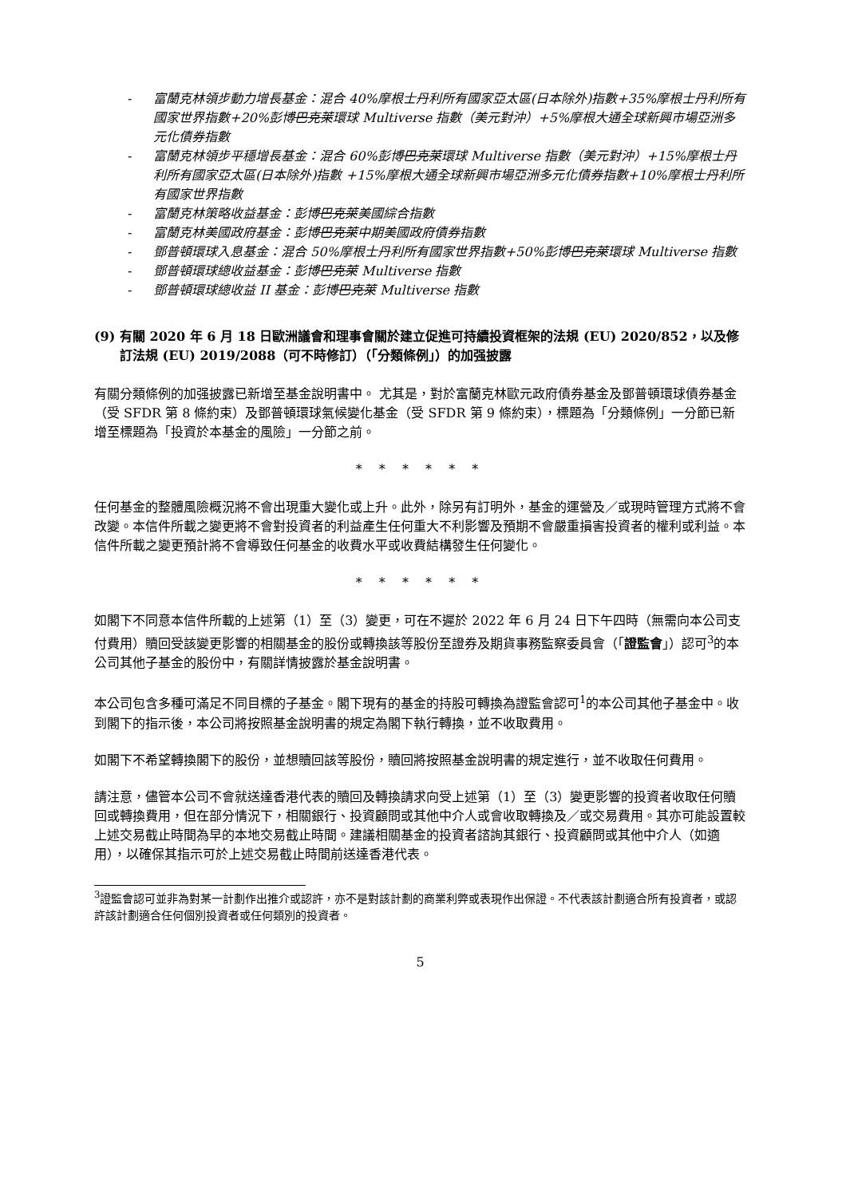- 富蘭克林領步動力增長基金：混合 40%摩根士丹利所有國家亞太區(日本除外)指數+35%摩根士丹利所有國家世界指數+20%彭博巴克萊環球 Multiverse 指數（美元對沖）+5%摩根大通全球新興市場亞洲多元化債券指數
- 富蘭克林領步平穩增長基金：混合 60%彭博巴克萊環球 Multiverse 指數（美元對沖）+15%摩根士丹利所有國家亞太區(日本除外)指數 +15%摩根大通全球新興市場亞洲多元化債券指數+10%摩根士丹利所有國家世界指數
- 富蘭克林策略收益基金：彭博巴克萊美國綜合指數
- 富蘭克林美國政府基金：彭博巴克萊中期美國政府債券指數
- 鄧普頓環球入息基金：混合 50%摩根士丹利所有國家世界指數+50%彭博巴克萊環球 Multiverse 指數
- 鄧普頓環球總收益基金：彭博巴克萊 Multiverse 指數
- 鄧普頓環球總收益 II 基金：彭博巴克萊 Multiverse 指數
(9) 有關 2020 年 6 月 18 日歐洲議會和理事會關於建立促進可持續投資框架的法規 (EU) 2020/852，以及修訂法規 (EU) 2019/2088（可不時修訂）（「分類條例」）的加强披露
有關分類條例的加强披露已新增至基金說明書中。 尤其是，對於富蘭克林歐元政府債券基金及鄧普頓環球債券基金（受 SFDR 第 8 條約束）及鄧普頓環球氣候變化基金（受 SFDR 第 9 條約束），標題為「分類條例」一分節已新增至標題為「投資於本基金的風險」一分節之前。
* * * * * *
任何基金的整體風險概況將不會出現重大變化或上升。此外，除另有訂明外，基金的運營及／或現時管理方式將不會改變。本信件所載之變更將不會對投資者的利益產生任何重大不利影響及預期不會嚴重損害投資者的權利或利益。本信件所載之變更預計將不會導致任何基金的收費水平或收費結構發生任何變化。
* * * * * *
如閣下不同意本信件所載的上述第（1）至（3）變更，可在不遲於 2022 年 6 月 24 日下午四時（無需向本公司支付費用）贖回受該變更影響的相關基金的股份或轉換該等股份至證券及期貨事務監察委員會（「證監會」）認可<sup>3</sup>的本公司其他子基金的股份中，有關詳情披露於基金說明書。
本公司包含多種可滿足不同目標的子基金。閣下現有的基金的持股可轉換為證監會認可<sup>1</sup>的本公司其他子基金中。收到閣下的指示後，本公司將按照基金說明書的規定為閣下執行轉換，並不收取費用。
如閣下不希望轉換閣下的股份，並想贖回該等股份，贖回將按照基金說明書的規定進行，並不收取任何費用。
請注意，儘管本公司不會就送達香港代表的贖回及轉換請求向受上述第（1）至（3）變更影響的投資者收取任何贖回或轉換費用，但在部分情況下，相關銀行、投資顧問或其他中介人或會收取轉換及／或交易費用。其亦可能設置較上述交易截止時間為早的本地交易截止時間。建議相關基金的投資者諮詢其銀行、投資顧問或其他中介人（如適用），以確保其指示可於上述交易截止時間前送達香港代表。
<sup>3</sup> 證監會認可並非為對某一計劃作出推介或認許，亦不是對該計劃的商業利弊或表現作出保證。不代表該計劃適合所有投資者，或認許該計劃適合任何個別投資者或任何類別的投資者。
5